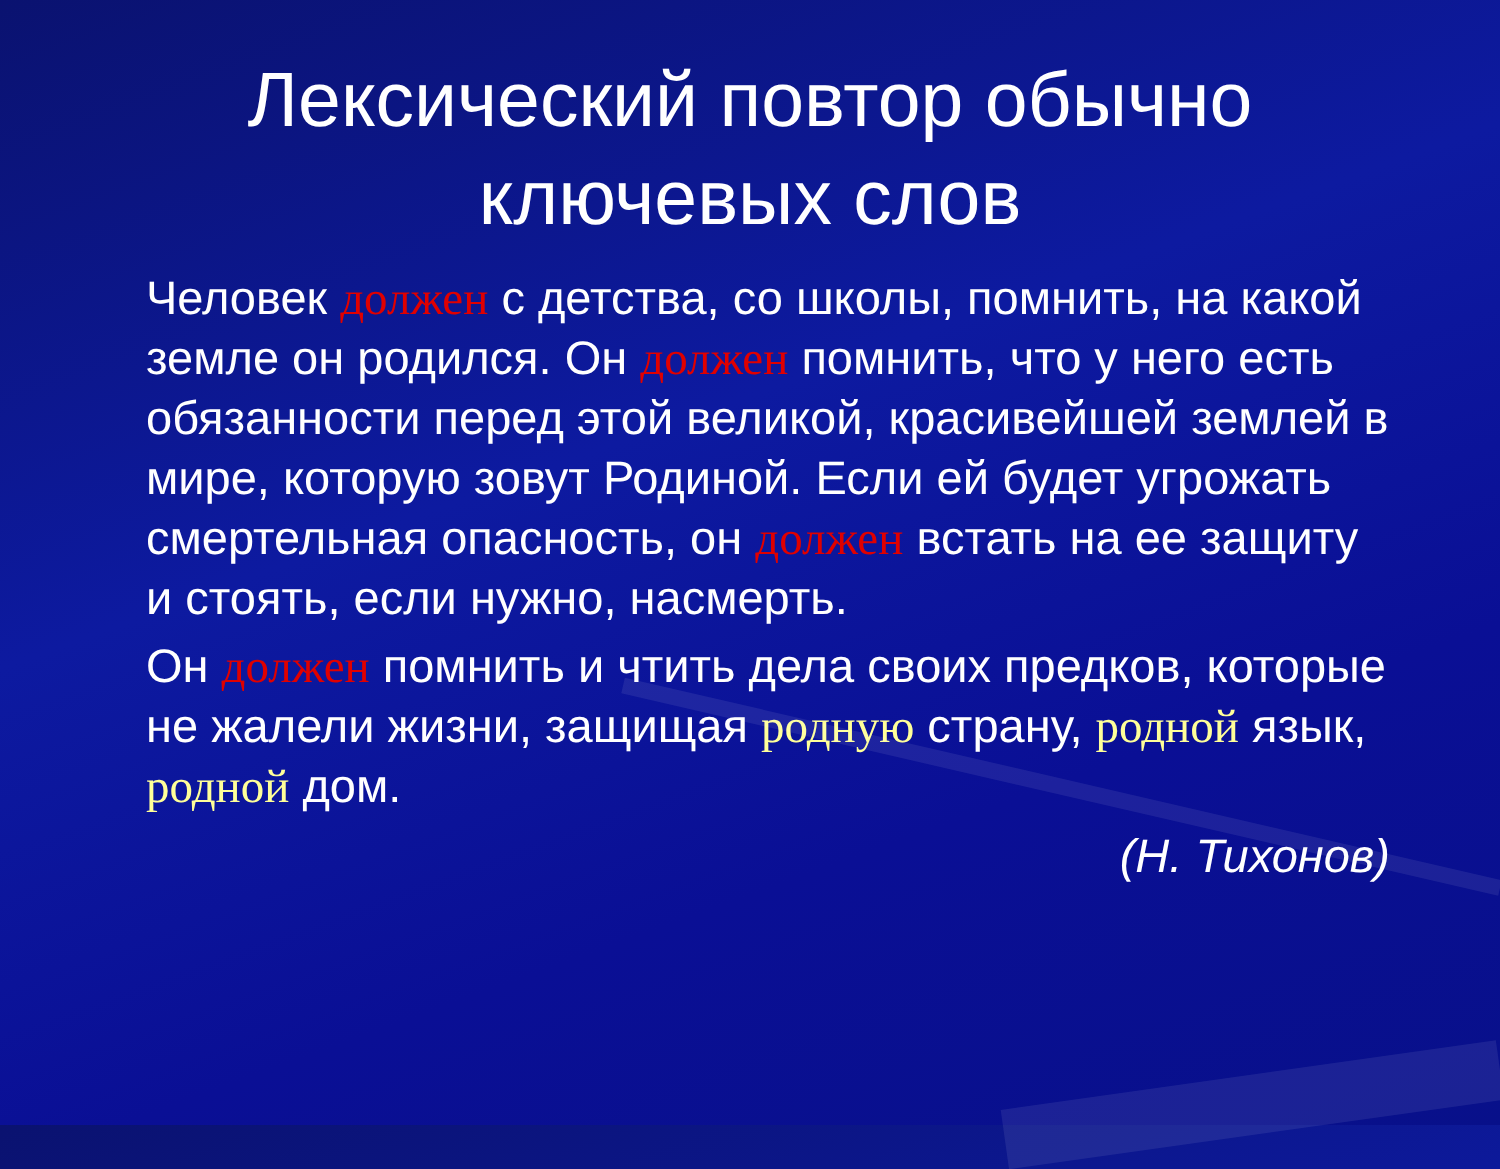Лексический повтор обычно
ключевых слов
Человек должен с детства, со школы, помнить, на какой земле он родился. Он должен помнить, что у него есть обязанности перед этой великой, красивейшей землей в мире, которую зовут Родиной. Если ей будет угрожать смертельная опасность, он должен встать на ее защиту и стоять, если нужно, насмерть.
Он должен помнить и чтить дела своих предков, которые не жалели жизни, защищая родную страну, родной язык, родной дом.
(Н. Тихонов)